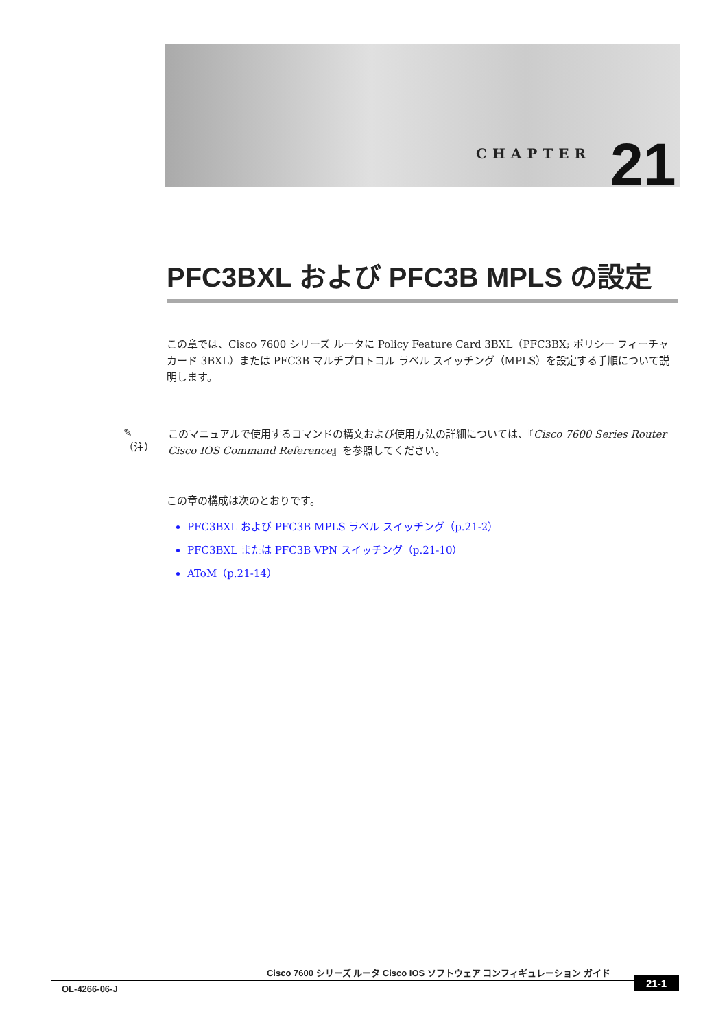CHAPTER 21
PFC3BXL および PFC3B MPLS の設定
この章では、Cisco 7600 シリーズ ルータに Policy Feature Card 3BXL（PFC3BX; ポリシー フィーチャ カード 3BXL）または PFC3B マルチプロトコル ラベル スイッチング（MPLS）を設定する手順について説明します。
✎
（注）
このマニュアルで使用するコマンドの構文および使用方法の詳細については、『Cisco 7600 Series Router Cisco IOS Command Reference』を参照してください。
この章の構成は次のとおりです。
PFC3BXL および PFC3B MPLS ラベル スイッチング（p.21-2）
PFC3BXL または PFC3B VPN スイッチング（p.21-10）
AToM（p.21-14）
Cisco 7600 シリーズ ルータ Cisco IOS ソフトウェア コンフィギュレーション ガイド
OL-4266-06-J
21-1